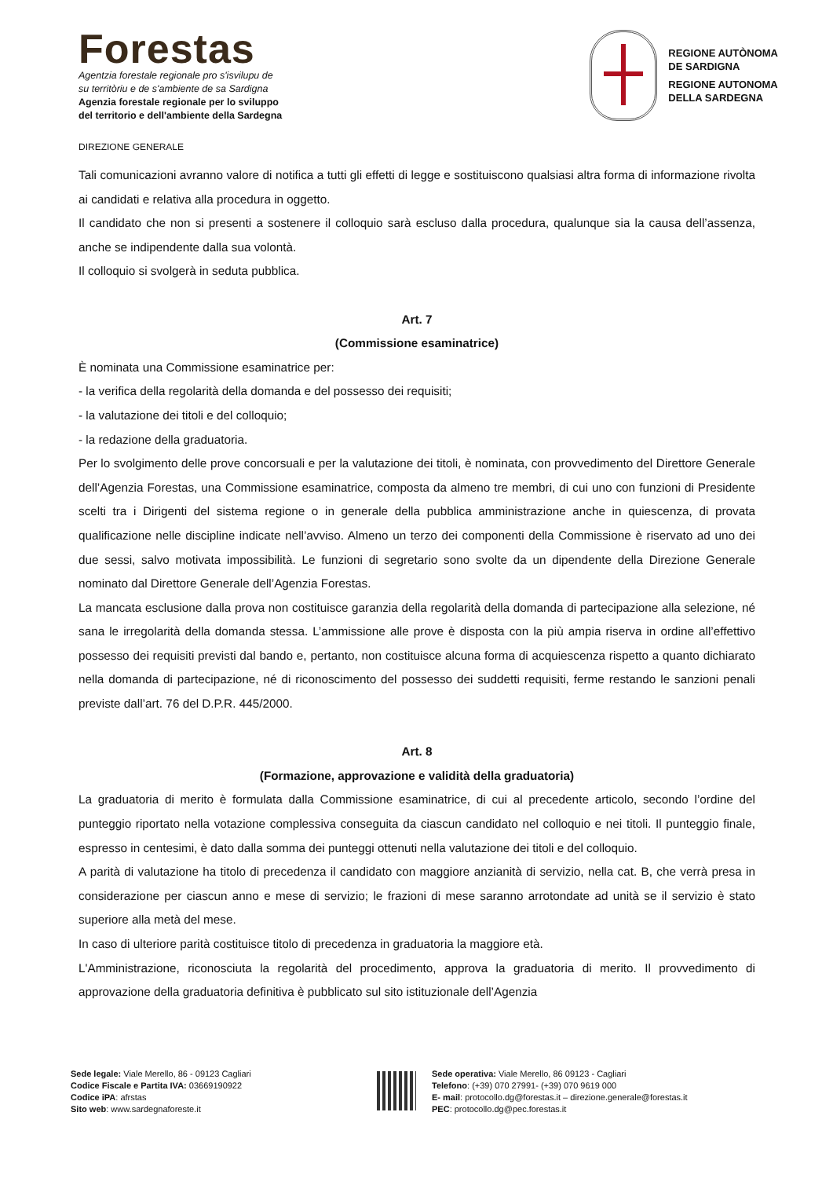Forestas
Agentzia forestale regionale pro s'isvilupu de
su territòriu e de s'ambiente de sa Sardigna
Agenzia forestale regionale per lo sviluppo
del territorio e dell'ambiente della Sardegna
REGIONE AUTÒNOMA
DE SARDIGNA
REGIONE AUTONOMA
DELLA SARDEGNA
DIREZIONE GENERALE
Tali comunicazioni avranno valore di notifica a tutti gli effetti di legge e sostituiscono qualsiasi altra forma di informazione rivolta ai candidati e relativa alla procedura in oggetto.
Il candidato che non si presenti a sostenere il colloquio sarà escluso dalla procedura, qualunque sia la causa dell’assenza, anche se indipendente dalla sua volontà.
Il colloquio si svolgerà in seduta pubblica.
Art. 7
(Commissione esaminatrice)
È nominata una Commissione esaminatrice per:
- la verifica della regolarità della domanda e del possesso dei requisiti;
- la valutazione dei titoli e del colloquio;
- la redazione della graduatoria.
Per lo svolgimento delle prove concorsuali e per la valutazione dei titoli, è nominata, con provvedimento del Direttore Generale dell’Agenzia Forestas, una Commissione esaminatrice, composta da almeno tre membri, di cui uno con funzioni di Presidente scelti tra i Dirigenti del sistema regione o in generale della pubblica amministrazione anche in quiescenza, di provata qualificazione nelle discipline indicate nell’avviso. Almeno un terzo dei componenti della Commissione è riservato ad uno dei due sessi, salvo motivata impossibilità. Le funzioni di segretario sono svolte da un dipendente della Direzione Generale nominato dal Direttore Generale dell’Agenzia Forestas.
La mancata esclusione dalla prova non costituisce garanzia della regolarità della domanda di partecipazione alla selezione, né sana le irregolarità della domanda stessa. L’ammissione alle prove è disposta con la più ampia riserva in ordine all’effettivo possesso dei requisiti previsti dal bando e, pertanto, non costituisce alcuna forma di acquiescenza rispetto a quanto dichiarato nella domanda di partecipazione, né di riconoscimento del possesso dei suddetti requisiti, ferme restando le sanzioni penali previste dall’art. 76 del D.P.R. 445/2000.
Art. 8
(Formazione, approvazione e validità della graduatoria)
La graduatoria di merito è formulata dalla Commissione esaminatrice, di cui al precedente articolo, secondo l’ordine del punteggio riportato nella votazione complessiva conseguita da ciascun candidato nel colloquio e nei titoli. Il punteggio finale, espresso in centesimi, è dato dalla somma dei punteggi ottenuti nella valutazione dei titoli e del colloquio.
A parità di valutazione ha titolo di precedenza il candidato con maggiore anzianità di servizio, nella cat. B, che verrà presa in considerazione per ciascun anno e mese di servizio; le frazioni di mese saranno arrotondate ad unità se il servizio è stato superiore alla metà del mese.
In caso di ulteriore parità costituisce titolo di precedenza in graduatoria la maggiore età.
L'Amministrazione, riconosciuta la regolarità del procedimento, approva la graduatoria di merito. Il provvedimento di approvazione della graduatoria definitiva è pubblicato sul sito istituzionale dell’Agenzia
Sede legale: Viale Merello, 86 - 09123 Cagliari
Codice Fiscale e Partita IVA: 03669190922
Codice iPA: afrstas
Sito web: www.sardegnaforeste.it
Sede operativa: Viale Merello, 86 09123 - Cagliari
Telefono: (+39) 070 27991- (+39) 070 9619 000
E- mail: protocollo.dg@forestas.it – direzione.generale@forestas.it
PEC: protocollo.dg@pec.forestas.it